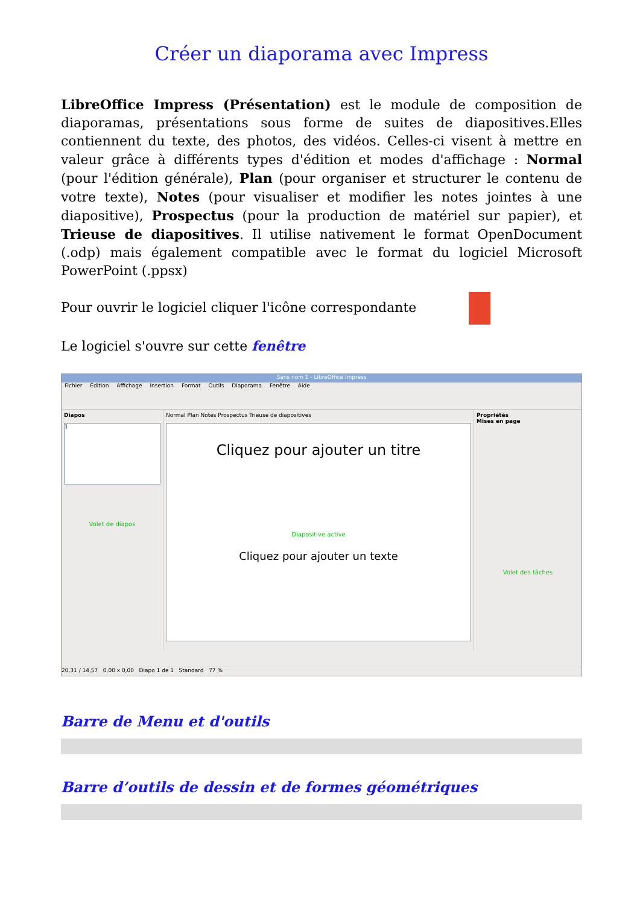Créer un diaporama avec Impress
LibreOffice Impress (Présentation) est le module de composition de diaporamas, présentations sous forme de suites de diapositives.Elles contiennent du texte, des photos, des vidéos. Celles-ci visent à mettre en valeur grâce à différents types d'édition et modes d'affichage : Normal (pour l'édition générale), Plan (pour organiser et structurer le contenu de votre texte), Notes (pour visualiser et modifier les notes jointes à une diapositive), Prospectus (pour la production de matériel sur papier), et Trieuse de diapositives. Il utilise nativement le format OpenDocument (.odp) mais également compatible avec le format du logiciel Microsoft PowerPoint (.ppsx)
Pour ouvrir le logiciel cliquer l'icône correspondante
Le logiciel s'ouvre sur cette fenêtre
Sans nom 1 - LibreOffice Impress
Fichier Édition Affichage Insertion Format Outils Diaporama Fenêtre Aide
Diapos
1
Volet de diapos
Normal Plan Notes Prospectus Trieuse de diapositives
Cliquez pour ajouter un titre
Diapositive active
Cliquez pour ajouter un texte
Propriétés
Mises en page
Volet des tâches
20,31 / 14,57 0,00 x 0,00 Diapo 1 de 1 Standard 77 %
Barre de Menu et d'outils
Barre d’outils de dessin et de formes géométriques